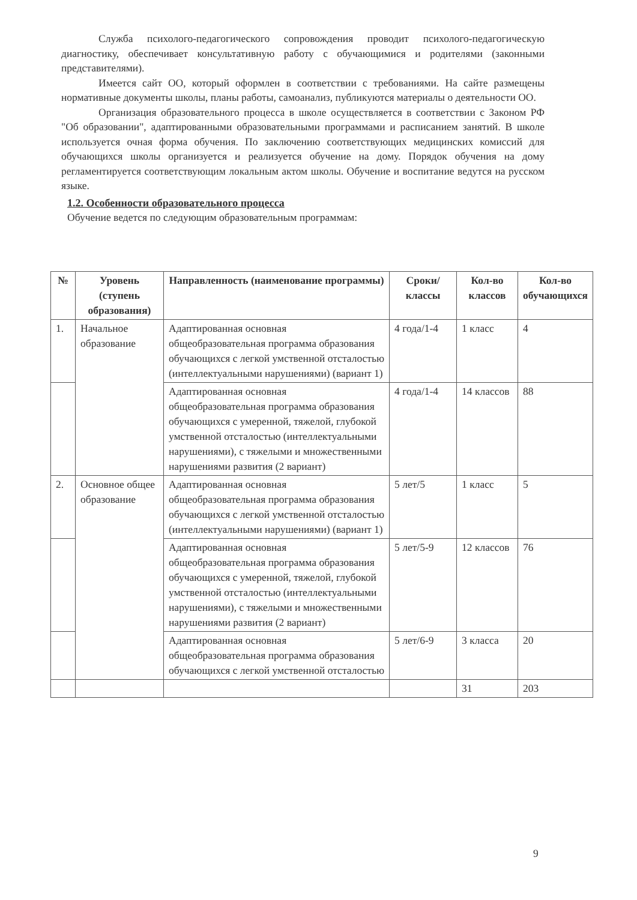Служба психолого-педагогического сопровождения проводит психолого-педагогическую диагностику, обеспечивает консультативную работу с обучающимися и родителями (законными представителями).
Имеется сайт ОО, который оформлен в соответствии с требованиями. На сайте размещены нормативные документы школы, планы работы, самоанализ, публикуются материалы о деятельности ОО.
Организация образовательного процесса в школе осуществляется в соответствии с Законом РФ "Об образовании", адаптированными образовательными программами и расписанием занятий. В школе используется очная форма обучения. По заключению соответствующих медицинских комиссий для обучающихся школы организуется и реализуется обучение на дому. Порядок обучения на дому регламентируется соответствующим локальным актом школы. Обучение и воспитание ведутся на русском языке.
1.2. Особенности образовательного процесса
Обучение ведется по следующим образовательным программам:
| № | Уровень (ступень образования) | Направленность (наименование программы) | Сроки/ классы | Кол-во классов | Кол-во обучающихся |
| --- | --- | --- | --- | --- | --- |
| 1. | Начальное образование | Адаптированная основная общеобразовательная программа образования обучающихся с легкой умственной отсталостью (интеллектуальными нарушениями) (вариант 1) | 4 года/1-4 | 1 класс | 4 |
| | | Адаптированная основная общеобразовательная программа образования обучающихся с умеренной, тяжелой, глубокой умственной отсталостью (интеллектуальными нарушениями), с тяжелыми и множественными нарушениями развития (2 вариант) | 4 года/1-4 | 14 классов | 88 |
| 2. | Основное общее образование | Адаптированная основная общеобразовательная программа образования обучающихся с легкой умственной отсталостью (интеллектуальными нарушениями) (вариант 1) | 5 лет/5 | 1 класс | 5 |
| | | Адаптированная основная общеобразовательная программа образования обучающихся с умеренной, тяжелой, глубокой умственной отсталостью (интеллектуальными нарушениями), с тяжелыми и множественными нарушениями развития (2 вариант) | 5 лет/5-9 | 12 классов | 76 |
| | | Адаптированная основная общеобразовательная программа образования обучающихся с легкой умственной отсталостью | 5 лет/6-9 | 3 класса | 20 |
| | | | | 31 | 203 |
9